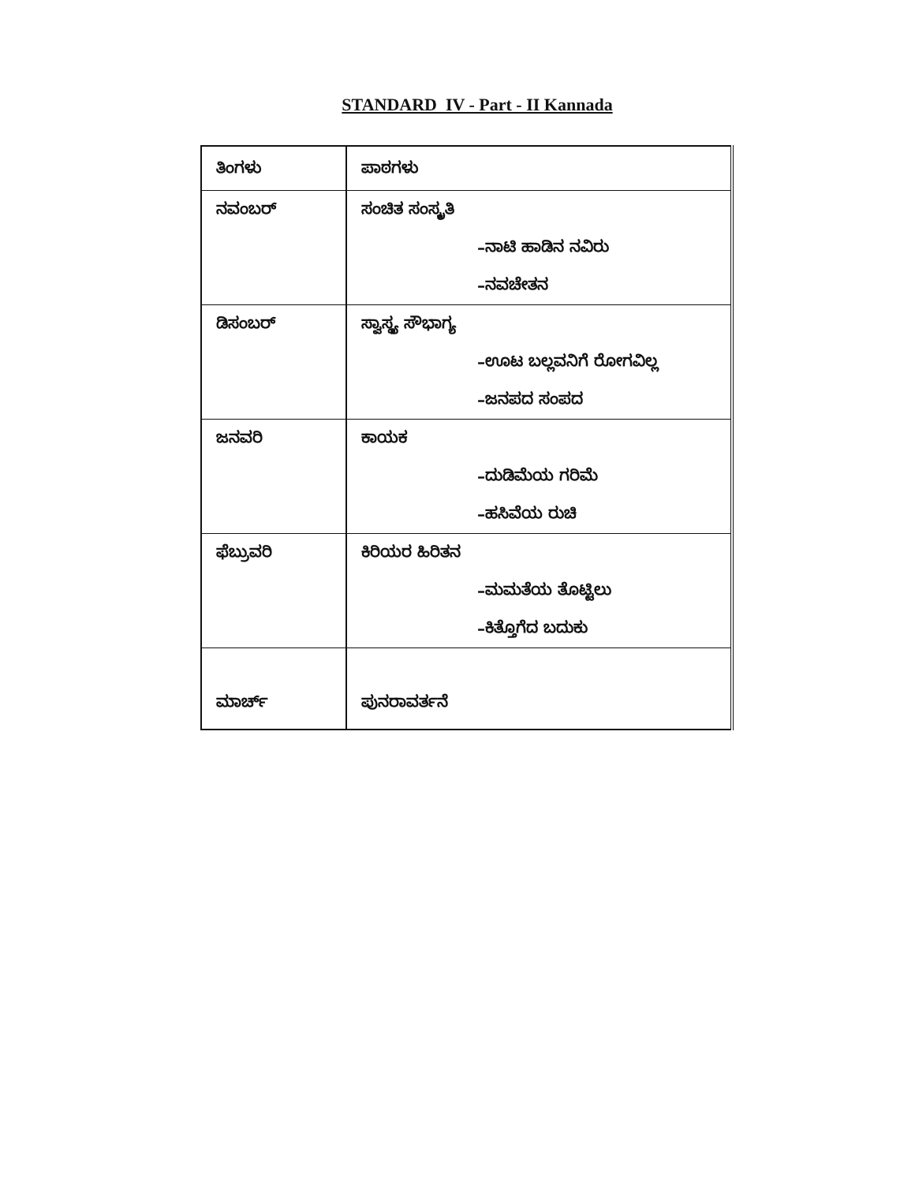STANDARD IV - Part - II Kannada
| ತಿಂಗಳು | ಪಾಠಗಳು |
| ನವಂಬರ್ | ಸಂಚಿತ ಸಂಸ್ಕೃತಿ |
| | –ನಾಟಿ ಹಾಡಿನ ನವಿರು |
| | –ನವಚೇತನ |
| ಡಿಸಂಬರ್ | ಸ್ವಾಸ್ಥ್ಯ ಸೌಭಾಗ್ಯ |
| | –ಊಟ ಬಲ್ಲವನಿಗೆ ರೋಗವಿಲ್ಲ |
| | –ಜನಪದ ಸಂಪದ |
| ಜನವರಿ | ಕಾಯಕ |
| | –ದುಡಿಮೆಯ ಗರಿಮೆ |
| | –ಹಸಿವೆಯ ರುಚಿ |
| ಫೆಬ್ರುವರಿ | ಕಿರಿಯರ ಹಿರಿತನ |
| | –ಮಮತೆಯ ತೊಟ್ಟಿಲು |
| | –ಕಿತ್ತೊಗೆದ ಬದುಕು |
| ಮಾರ್ಚ್ | ಪುನರಾವರ್ತನೆ |